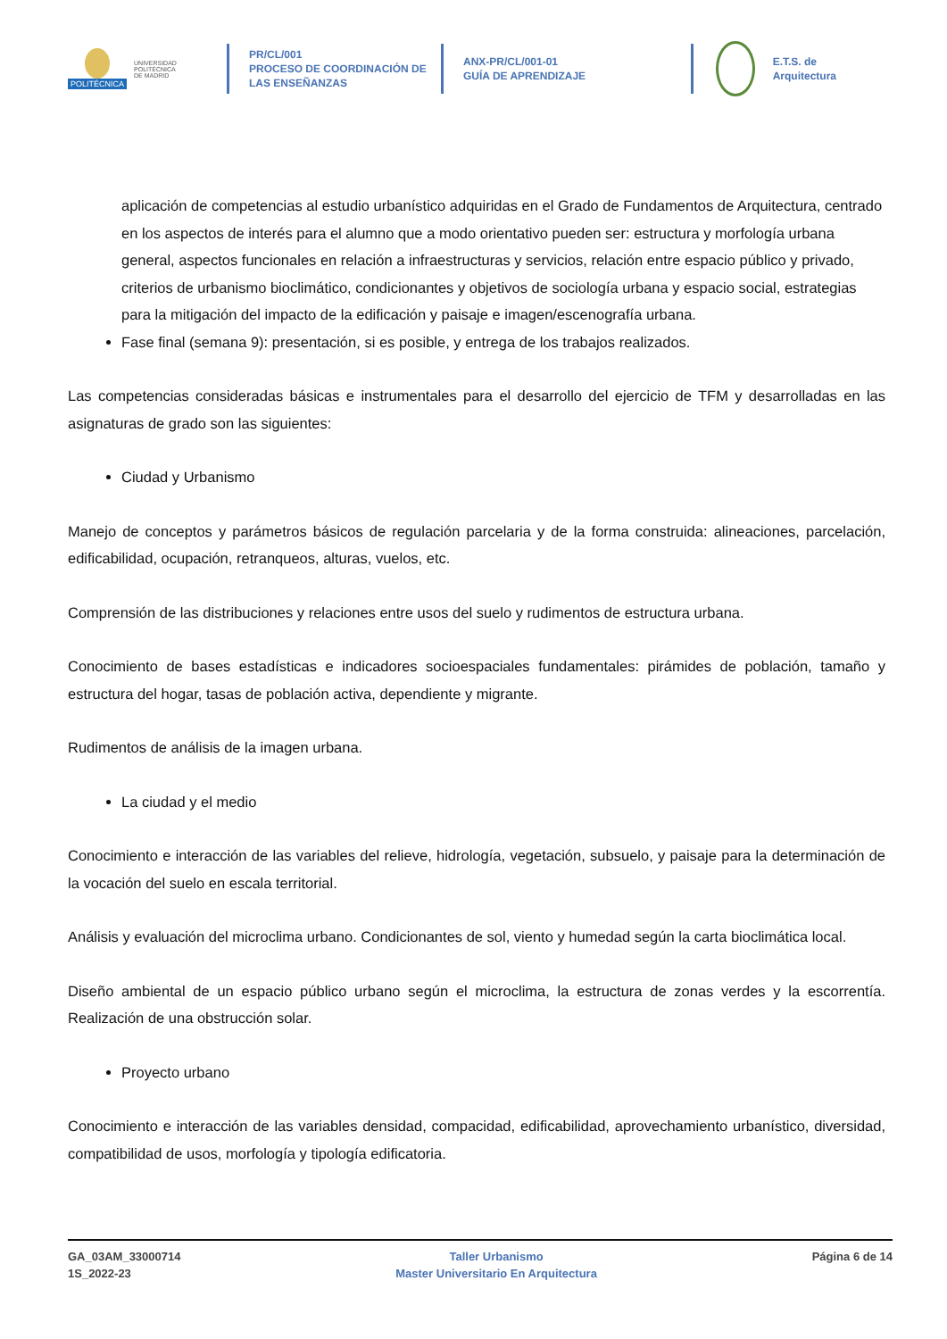POLITÉCNICA
UNIVERSIDAD
POLITÉCNICA
DE MADRID
PR/CL/001
PROCESO DE COORDINACIÓN DE
LAS ENSEÑANZAS
ANX-PR/CL/001-01
GUÍA DE APRENDIZAJE
E.T.S. de Arquitectura
aplicación de competencias al estudio urbanístico adquiridas en el Grado de Fundamentos de Arquitectura, centrado en los aspectos de interés para el alumno que a modo orientativo pueden ser: estructura y morfología urbana general, aspectos funcionales en relación a infraestructuras y servicios, relación entre espacio público y privado, criterios de urbanismo bioclimático, condicionantes y objetivos de sociología urbana y espacio social, estrategias para la mitigación del impacto de la edificación y paisaje e imagen/escenografía urbana.
Fase final (semana 9): presentación, si es posible, y entrega de los trabajos realizados.
Las competencias consideradas básicas e instrumentales para el desarrollo del ejercicio de TFM y desarrolladas en las asignaturas de grado son las siguientes:
Ciudad y Urbanismo
Manejo de conceptos y parámetros básicos de regulación parcelaria y de la forma construida: alineaciones, parcelación, edificabilidad, ocupación, retranqueos, alturas, vuelos, etc.
Comprensión de las distribuciones y relaciones entre usos del suelo y rudimentos de estructura urbana.
Conocimiento de bases estadísticas e indicadores socioespaciales fundamentales: pirámides de población, tamaño y estructura del hogar, tasas de población activa, dependiente y migrante.
Rudimentos de análisis de la imagen urbana.
La ciudad y el medio
Conocimiento e interacción de las variables del relieve, hidrología, vegetación, subsuelo, y paisaje para la determinación de la vocación del suelo en escala territorial.
Análisis y evaluación del microclima urbano. Condicionantes de sol, viento y humedad según la carta bioclimática local.
Diseño ambiental de un espacio público urbano según el microclima, la estructura de zonas verdes y la escorrentía. Realización de una obstrucción solar.
Proyecto urbano
Conocimiento e interacción de las variables densidad, compacidad, edificabilidad, aprovechamiento urbanístico, diversidad, compatibilidad de usos, morfología y tipología edificatoria.
GA_03AM_33000714
1S_2022-23
Taller Urbanismo
Master Universitario En Arquitectura
Página 6 de 14